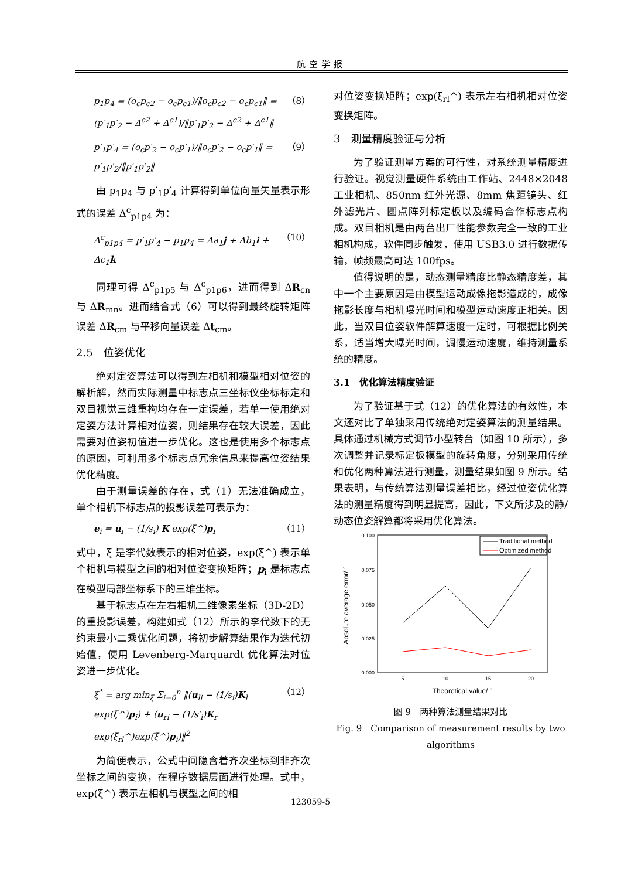航空学报
p<sub>1</sub>p<sub>4</sub> = (o<sub>c</sub>p<sub>c2</sub> − o<sub>c</sub>p<sub>c1</sub>)/‖o<sub>c</sub>p<sub>c2</sub> − o<sub>c</sub>p<sub>c1</sub>‖ = (p′<sub>1</sub>p′<sub>2</sub> − Δ<sup>c2</sup> + Δ<sup>c1</sup>)/‖p′<sub>1</sub>p′<sub>2</sub> − Δ<sup>c2</sup> + Δ<sup>c1</sup>‖ （8）
p′<sub>1</sub>p′<sub>4</sub> = (o<sub>c</sub>p′<sub>2</sub> − o<sub>c</sub>p′<sub>1</sub>)/‖o<sub>c</sub>p′<sub>2</sub> − o<sub>c</sub>p′<sub>1</sub>‖ = p′<sub>1</sub>p′<sub>2</sub>/‖p′<sub>1</sub>p′<sub>2</sub>‖ （9）
由 p<sub>1</sub>p<sub>4</sub> 与 p′<sub>1</sub>p′<sub>4</sub> 计算得到单位向量矢量表示形式的误差 Δ<sup>c</sup><sub>p1p4</sub> 为：
Δ<sup>c</sup><sub>p1p4</sub> = p′<sub>1</sub>p′<sub>4</sub> − p<sub>1</sub>p<sub>4</sub> = Δa<sub>1</sub>j + Δb<sub>1</sub>i + Δc<sub>1</sub>k （10）
同理可得 Δ<sup>c</sup><sub>p1p5</sub> 与 Δ<sup>c</sup><sub>p1p6</sub>，进而得到 ΔR<sub>cn</sub> 与 ΔR<sub>mn</sub>。进而结合式（6）可以得到最终旋转矩阵误差 ΔR<sub>cm</sub> 与平移向量误差 Δt<sub>cm</sub>。
2.5　位姿优化
绝对定姿算法可以得到左相机和模型相对位姿的解析解，然而实际测量中标志点三坐标仪坐标标定和双目视觉三维重构均存在一定误差，若单一使用绝对定姿方法计算相对位姿，则结果存在较大误差，因此需要对位姿初值进一步优化。这也是使用多个标志点的原因，可利用多个标志点冗余信息来提高位姿结果优化精度。
由于测量误差的存在，式（1）无法准确成立，单个相机下标志点的投影误差可表示为：
e<sub>i</sub> = u<sub>i</sub> − (1/s<sub>i</sub>) K exp(ξ^)p<sub>i</sub> （11）
式中，ξ 是李代数表示的相对位姿，exp(ξ^) 表示单个相机与模型之间的相对位姿变换矩阵；p<sub>i</sub> 是标志点在模型局部坐标系下的三维坐标。
基于标志点在左右相机二维像素坐标（3D-2D）的重投影误差，构建如式（12）所示的李代数下的无约束最小二乘优化问题，将初步解算结果作为迭代初始值，使用 Levenberg-Marquardt 优化算法对位姿进一步优化。
ξ<sup>*</sup> = arg min<sub>ξ</sub> Σ<sub>i=0</sub><sup>n</sup> ‖(u<sub>li</sub> − (1/s<sub>i</sub>)K<sub>l</sub> exp(ξ^)p<sub>i</sub>) + (u<sub>ri</sub> − (1/s′<sub>i</sub>)K<sub>r</sub> exp(ξ<sub>rl</sub>^)exp(ξ^)p<sub>i</sub>)‖<sup>2</sup> （12）
为简便表示，公式中间隐含着齐次坐标到非齐次坐标之间的变换，在程序数据层面进行处理。式中，exp(ξ^) 表示左相机与模型之间的相
对位姿变换矩阵；exp(ξ<sub>rl</sub>^) 表示左右相机相对位姿变换矩阵。
3　测量精度验证与分析
为了验证测量方案的可行性，对系统测量精度进行验证。视觉测量硬件系统由工作站、2448×2048 工业相机、850nm 红外光源、8mm 焦距镜头、红外滤光片、圆点阵列标定板以及编码合作标志点构成。双目相机是由两台出厂性能参数完全一致的工业相机构成，软件同步触发，使用 USB3.0 进行数据传输，帧频最高可达 100fps。
值得说明的是，动态测量精度比静态精度差，其中一个主要原因是由模型运动成像拖影造成的，成像拖影长度与相机曝光时间和模型运动速度正相关。因此，当双目位姿软件解算速度一定时，可根据比例关系，适当增大曝光时间，调慢运动速度，维持测量系统的精度。
3.1　优化算法精度验证
为了验证基于式（12）的优化算法的有效性，本文还对比了单独采用传统绝对定姿算法的测量结果。具体通过机械方式调节小型转台（如图 10 所示），多次调整并记录标定板模型的旋转角度，分别采用传统和优化两种算法进行测量，测量结果如图 9 所示。结果表明，与传统算法测量误差相比，经过位姿优化算法的测量精度得到明显提高，因此，下文所涉及的静/动态位姿解算都将采用优化算法。
0.100
0.075
0.050
0.025
0.000
5
10
15
20
Theoretical value/ °
Absolute average error/ °
Traditional method
Optimized method
图 9　两种算法测量结果对比
Fig. 9　Comparison of measurement results by two algorithms
123059-5